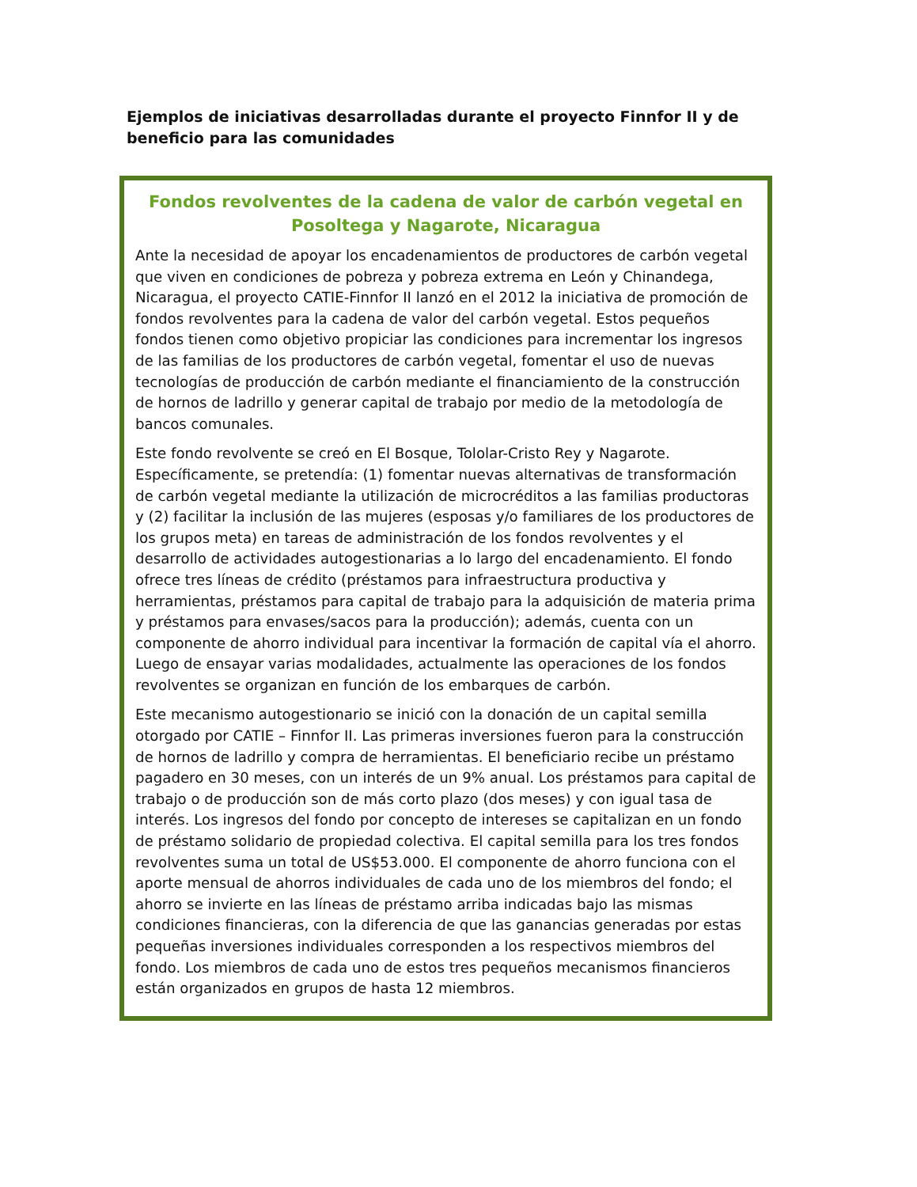Ejemplos de iniciativas desarrolladas durante el proyecto Finnfor II y de beneficio para las comunidades
Fondos revolventes de la cadena de valor de carbón vegetal en Posoltega y Nagarote, Nicaragua
Ante la necesidad de apoyar los encadenamientos de productores de carbón vegetal que viven en condiciones de pobreza y pobreza extrema en León y Chinandega, Nicaragua, el proyecto CATIE-Finnfor II lanzó en el 2012 la iniciativa de promoción de fondos revolventes para la cadena de valor del carbón vegetal. Estos pequeños fondos tienen como objetivo propiciar las condiciones para incrementar los ingresos de las familias de los productores de carbón vegetal, fomentar el uso de nuevas tecnologías de producción de carbón mediante el financiamiento de la construcción de hornos de ladrillo y generar capital de trabajo por medio de la metodología de bancos comunales.
Este fondo revolvente se creó en El Bosque, Tololar-Cristo Rey y Nagarote. Específicamente, se pretendía: (1) fomentar nuevas alternativas de transformación de carbón vegetal mediante la utilización de microcréditos a las familias productoras y (2) facilitar la inclusión de las mujeres (esposas y/o familiares de los productores de los grupos meta) en tareas de administración de los fondos revolventes y el desarrollo de actividades autogestionarias a lo largo del encadenamiento. El fondo ofrece tres líneas de crédito (préstamos para infraestructura productiva y herramientas, préstamos para capital de trabajo para la adquisición de materia prima y préstamos para envases/sacos para la producción); además, cuenta con un componente de ahorro individual para incentivar la formación de capital vía el ahorro. Luego de ensayar varias modalidades, actualmente las operaciones de los fondos revolventes se organizan en función de los embarques de carbón.
Este mecanismo autogestionario se inició con la donación de un capital semilla otorgado por CATIE – Finnfor II. Las primeras inversiones fueron para la construcción de hornos de ladrillo y compra de herramientas. El beneficiario recibe un préstamo pagadero en 30 meses, con un interés de un 9% anual. Los préstamos para capital de trabajo o de producción son de más corto plazo (dos meses) y con igual tasa de interés. Los ingresos del fondo por concepto de intereses se capitalizan en un fondo de préstamo solidario de propiedad colectiva. El capital semilla para los tres fondos revolventes suma un total de US$53.000. El componente de ahorro funciona con el aporte mensual de ahorros individuales de cada uno de los miembros del fondo; el ahorro se invierte en las líneas de préstamo arriba indicadas bajo las mismas condiciones financieras, con la diferencia de que las ganancias generadas por estas pequeñas inversiones individuales corresponden a los respectivos miembros del fondo. Los miembros de cada uno de estos tres pequeños mecanismos financieros están organizados en grupos de hasta 12 miembros.